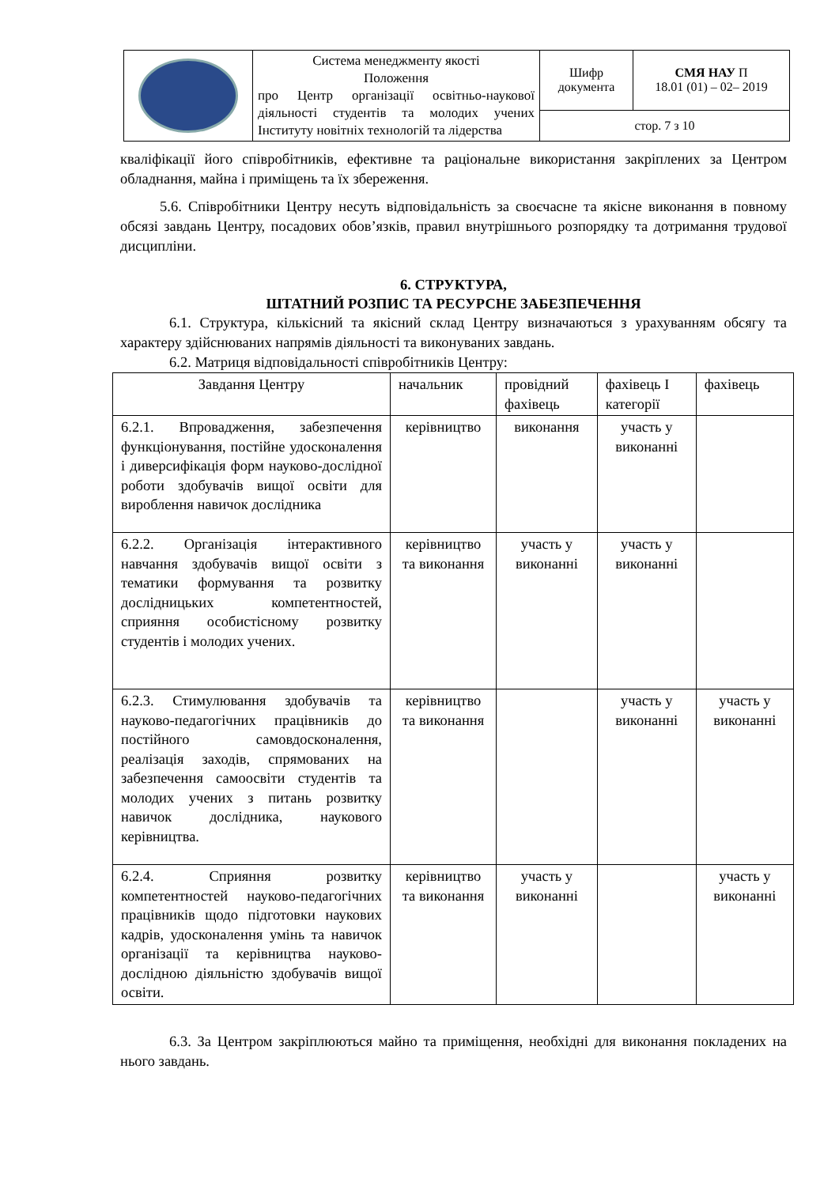| | Система менеджменту якості Положення про Центр організації освітньо-наукової діяльності студентів та молодих учених Інституту новітніх технологій та лідерства | Шифр документа | СМЯ НАУ П 18.01 (01) – 02– 2019 |
| | | стор. 7 з 10 | |
кваліфікації його співробітників, ефективне та раціональне використання закріплених за Центром обладнання, майна і приміщень та їх збереження.
5.6. Співробітники Центру несуть відповідальність за своєчасне та якісне виконання в повному обсязі завдань Центру, посадових обов’язків, правил внутрішнього розпорядку та дотримання трудової дисципліни.
6. СТРУКТУРА,
ШТАТНИЙ РОЗПИС ТА РЕСУРСНЕ ЗАБЕЗПЕЧЕННЯ
6.1. Структура, кількісний та якісний склад Центру визначаються з урахуванням обсягу та характеру здійснюваних напрямів діяльності та виконуваних завдань.
6.2. Матриця відповідальності співробітників Центру:
| Завдання Центру | начальник | провідний фахівець | фахівець І категорії | фахівець |
| 6.2.1. Впровадження, забезпечення функціонування, постійне удосконалення і диверсифікація форм науково-дослідної роботи здобувачів вищої освіти для вироблення навичок дослідника | керівництво | виконання | участь у виконанні | |
| 6.2.2. Організація інтерактивного навчання здобувачів вищої освіти з тематики формування та розвитку дослідницьких компетентностей, сприяння особистісному розвитку студентів і молодих учених. | керівництво та виконання | участь у виконанні | участь у виконанні | |
| 6.2.3. Стимулювання здобувачів та науково-педагогічних працівників до постійного самовдосконалення, реалізація заходів, спрямованих на забезпечення самоосвіти студентів та молодих учених з питань розвитку навичок дослідника, наукового керівництва. | керівництво та виконання | | участь у виконанні | участь у виконанні |
| 6.2.4. Сприяння розвитку компетентностей науково-педагогічних працівників щодо підготовки наукових кадрів, удосконалення умінь та навичок організації та керівництва науково-дослідною діяльністю здобувачів вищої освіти. | керівництво та виконання | участь у виконанні | | участь у виконанні |
6.3. За Центром закріплюються майно та приміщення, необхідні для виконання покладених на нього завдань.